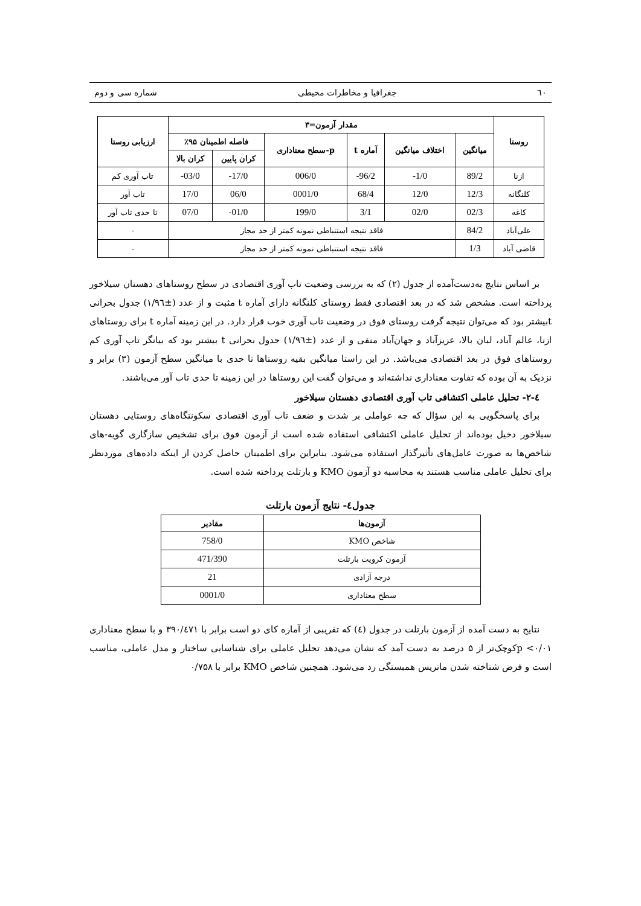٦٠ جغرافیا و مخاطرات محیطی شماره سی و دوم
| روستا | مقدار آزمون=۳ | | | | | | ارزیابی روستا |
| --- | --- | --- | --- | --- | --- | --- | --- |
| | میانگین | اختلاف میانگین | آماره t | p-سطح معناداری | فاصله اطمینان ۹۵٪ | | |
| | | | | | کران پایین | کران بالا | |
| ازنا | 89/2 | 1/0- | 96/2- | 006/0 | 17/0- | 03/0- | تاب آوری کم |
| کلنگانه | 12/3 | 12/0 | 68/4 | 0001/0 | 06/0 | 17/0 | تاب آور |
| کاغه | 02/3 | 02/0 | 3/1 | 199/0 | 01/0- | 07/0 | تا حدی تاب آور |
| علی‌آباد | 84/2 | فاقد نتیجه استنباطی نمونه کمتر از حد مجاز | | | | | - |
| قاضی آباد | 1/3 | فاقد نتیجه استنباطی نمونه کمتر از حد مجاز | | | | | - |
بر اساس نتایج به‌دست‌آمده از جدول (۲) که به بررسی وضعیت تاب آوری اقتصادی در سطح روستاهای دهستان سیلاخور پرداخته است. مشخص شد که در بعد اقتصادی فقط روستای کلنگانه دارای آماره t مثبت و از عدد (±۱/۹٦) جدول بحرانی tبیشتر بود که می‌توان نتیجه گرفت روستای فوق در وضعیت تاب آوری خوب قرار دارد. در این زمینه آماره t برای روستاهای ازنا، عالم آباد، لبان بالا، عزیزآباد و جهان‌آباد منفی و از عدد (±۱/۹٦) جدول بحرانی t بیشتر بود که بیانگر تاب آوری کم روستاهای فوق در بعد اقتصادی می‌باشد. در این راستا میانگین بقیه روستاها تا حدی با میانگین سطح آزمون (۳) برابر و نزدیک به آن بوده که تفاوت معناداری نداشته‌اند و می‌توان گفت این روستاها در این زمینه تا حدی تاب آور می‌باشند.
٤-۲- تحلیل عاملی اکتشافی تاب آوری اقتصادی دهستان سیلاخور
برای پاسخگویی به این سؤال که چه عواملی بر شدت و ضعف تاب آوری اقتصادی سکونتگاه‌های روستایی دهستان سیلاخور دخیل بوده‌اند از تحلیل عاملی اکتشافی استفاده شده است از آزمون فوق برای تشخیص سازگاری گویه-های شاخص‌ها به صورت عامل‌های تأثیرگذار استفاده می‌شود. بنابراین برای اطمینان حاصل کردن از اینکه داده‌های موردنظر برای تحلیل عاملی مناسب هستند به محاسبه دو آزمون KMO و بارتلت پرداخته شده است.
جدول٤- نتایج آزمون بارتلت
| آزمون‌ها | مقادیر |
| --- | --- |
| شاخص KMO | 758/0 |
| آزمون کرویت بارتلت | 471/390 |
| درجه آزادی | 21 |
| سطح معناداری | 0001/0 |
نتایج به دست آمده از آزمون بارتلت در جدول (٤) که تقریبی از آماره کای دو است برابر با ۳۹۰/٤۷۱ و با سطح معناداری ۰/۰۱> pکوچک‌تر از ۵ درصد به دست آمد که نشان می‌دهد تحلیل عاملی برای شناسایی ساختار و مدل عاملی، مناسب است و فرض شناخته شدن ماتریس همبستگی رد می‌شود. همچنین شاخص KMO برابر با ۰/۷۵۸